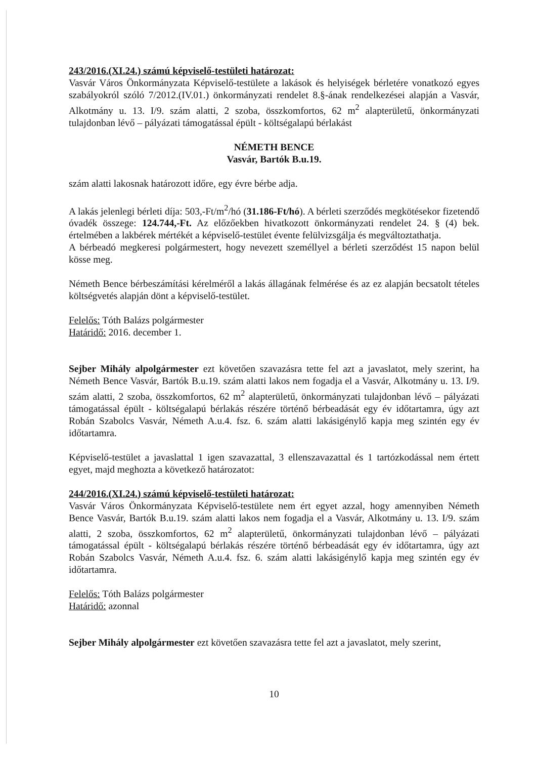243/2016.(XI.24.) számú képviselő-testületi határozat:
Vasvár Város Önkormányzata Képviselő-testülete a lakások és helyiségek bérletére vonatkozó egyes szabályokról szóló 7/2012.(IV.01.) önkormányzati rendelet 8.§-ának rendelkezései alapján a Vasvár, Alkotmány u. 13. I/9. szám alatti, 2 szoba, összkomfortos, 62 m<sup>2</sup> alapterületű, önkormányzati tulajdonban lévő – pályázati támogatással épült - költségalapú bérlakást
NÉMETH BENCE
Vasvár, Bartók B.u.19.
szám alatti lakosnak határozott időre, egy évre bérbe adja.
A lakás jelenlegi bérleti díja: 503,-Ft/m<sup>2</sup>/hó (31.186-Ft/hó). A bérleti szerződés megkötésekor fizetendő óvadék összege: 124.744,-Ft. Az előzőekben hivatkozott önkormányzati rendelet 24. § (4) bek. értelmében a lakbérek mértékét a képviselő-testület évente felülvizsgálja és megváltoztathatja.
A bérbeadó megkeresi polgármestert, hogy nevezett személlyel a bérleti szerződést 15 napon belül kösse meg.
Németh Bence bérbeszámítási kérelméről a lakás állagának felmérése és az ez alapján becsatolt tételes költségvetés alapján dönt a képviselő-testület.
Felelős: Tóth Balázs polgármester
Határidő: 2016. december 1.
Sejber Mihály alpolgármester ezt követően szavazásra tette fel azt a javaslatot, mely szerint, ha Németh Bence Vasvár, Bartók B.u.19. szám alatti lakos nem fogadja el a Vasvár, Alkotmány u. 13. I/9. szám alatti, 2 szoba, összkomfortos, 62 m<sup>2</sup> alapterületű, önkormányzati tulajdonban lévő – pályázati támogatással épült - költségalapú bérlakás részére történő bérbeadását egy év időtartamra, úgy azt Robán Szabolcs Vasvár, Németh A.u.4. fsz. 6. szám alatti lakásigénylő kapja meg szintén egy év időtartamra.
Képviselő-testület a javaslattal 1 igen szavazattal, 3 ellenszavazattal és 1 tartózkodással nem értett egyet, majd meghozta a következő határozatot:
244/2016.(XI.24.) számú képviselő-testületi határozat:
Vasvár Város Önkormányzata Képviselő-testülete nem ért egyet azzal, hogy amennyiben Németh Bence Vasvár, Bartók B.u.19. szám alatti lakos nem fogadja el a Vasvár, Alkotmány u. 13. I/9. szám alatti, 2 szoba, összkomfortos, 62 m<sup>2</sup> alapterületű, önkormányzati tulajdonban lévő – pályázati támogatással épült - költségalapú bérlakás részére történő bérbeadását egy év időtartamra, úgy azt Robán Szabolcs Vasvár, Németh A.u.4. fsz. 6. szám alatti lakásigénylő kapja meg szintén egy év időtartamra.
Felelős: Tóth Balázs polgármester
Határidő: azonnal
Sejber Mihály alpolgármester ezt követően szavazásra tette fel azt a javaslatot, mely szerint,
10